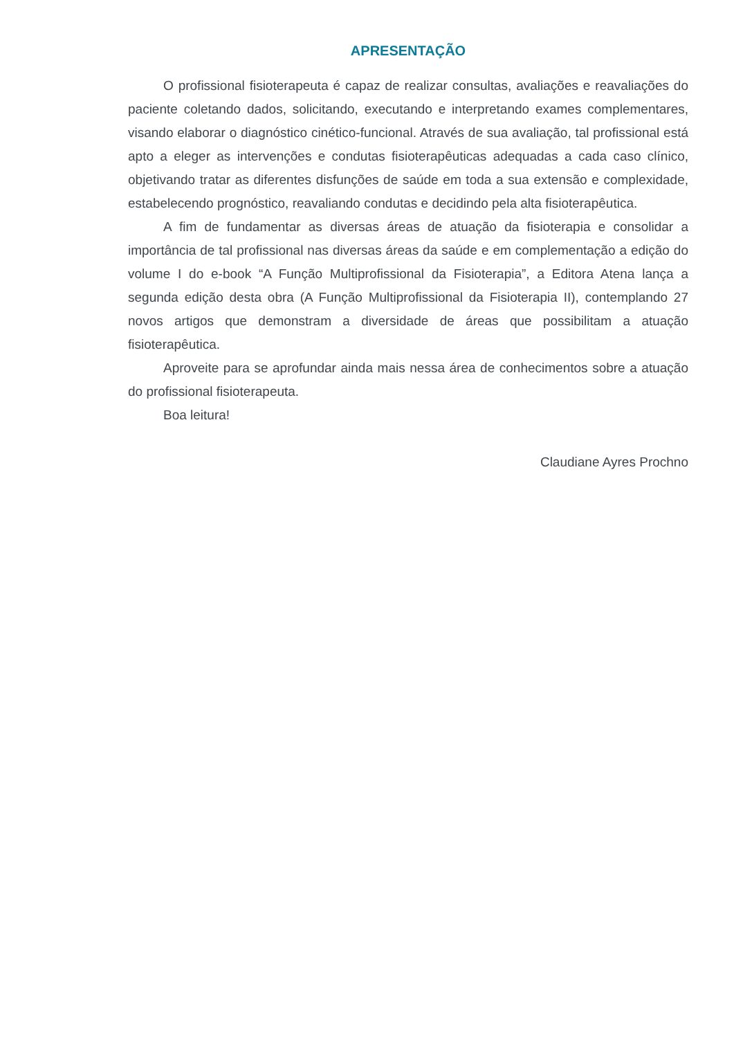APRESENTAÇÃO
O profissional fisioterapeuta é capaz de realizar consultas, avaliações e reavaliações do paciente coletando dados, solicitando, executando e interpretando exames complementares, visando elaborar o diagnóstico cinético-funcional. Através de sua avaliação, tal profissional está apto a eleger as intervenções e condutas fisioterapêuticas adequadas a cada caso clínico, objetivando tratar as diferentes disfunções de saúde em toda a sua extensão e complexidade, estabelecendo prognóstico, reavaliando condutas e decidindo pela alta fisioterapêutica.
A fim de fundamentar as diversas áreas de atuação da fisioterapia e consolidar a importância de tal profissional nas diversas áreas da saúde e em complementação a edição do volume I do e-book “A Função Multiprofissional da Fisioterapia”, a Editora Atena lança a segunda edição desta obra (A Função Multiprofissional da Fisioterapia II), contemplando 27 novos artigos que demonstram a diversidade de áreas que possibilitam a atuação fisioterapêutica.
Aproveite para se aprofundar ainda mais nessa área de conhecimentos sobre a atuação do profissional fisioterapeuta.
Boa leitura!
Claudiane Ayres Prochno